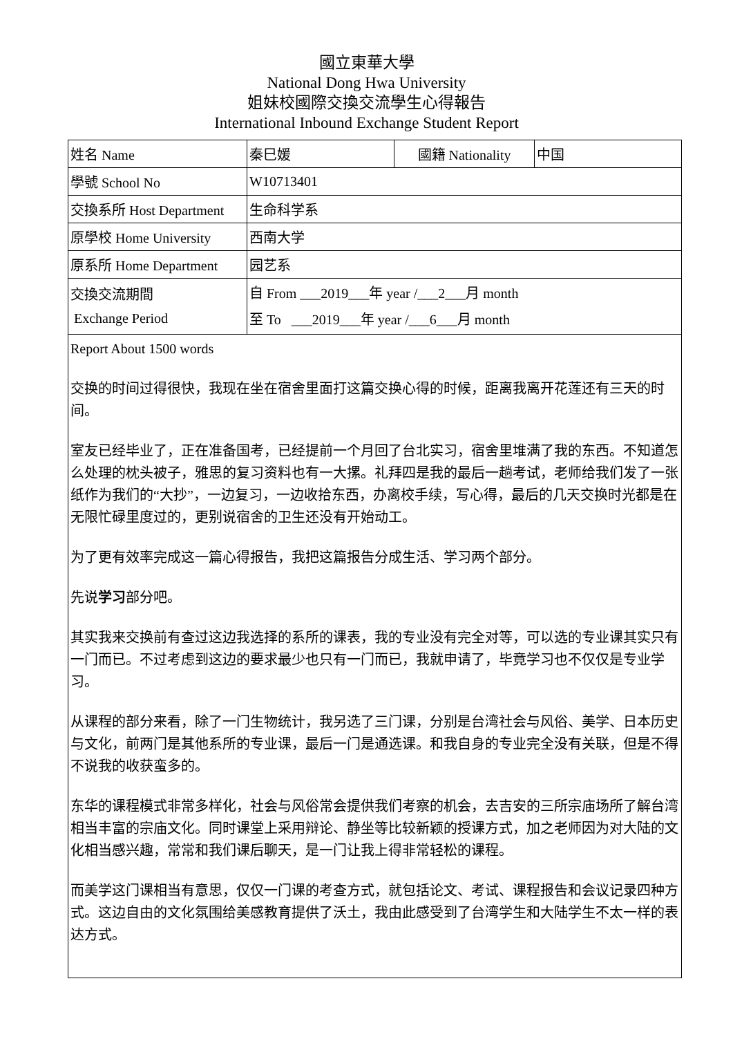國立東華大學
National Dong Hwa University
姐妹校國際交換交流學生心得報告
International Inbound Exchange Student Report
| 姓名 Name | 秦巳媛 | 國籍 Nationality | 中国 |
| 學號 School No | W10713401 | | |
| 交換系所 Host Department | 生命科学系 | | |
| 原學校 Home University | 西南大学 | | |
| 原系所 Home Department | 园艺系 | | |
| 交換交流期間 Exchange Period | 自 From ___2019___年 year /___2___月 month 至 To ___2019___年 year /___6___月 month | | |
| Report About 1500 words 交换的时间过得很快，我现在坐在宿舍里面打这篇交换心得的时候，距离我离开花莲还有三天的时间。 室友已经毕业了，正在准备国考，已经提前一个月回了台北实习，宿舍里堆满了我的东西。不知道怎么处理的枕头被子，雅思的复习资料也有一大摞。礼拜四是我的最后一趟考试，老师给我们发了一张纸作为我们的“大抄”，一边复习，一边收拾东西，办离校手续，写心得，最后的几天交换时光都是在无限忙碌里度过的，更别说宿舍的卫生还没有开始动工。 为了更有效率完成这一篇心得报告，我把这篇报告分成生活、学习两个部分。 先说 学习 部分吧。 其实我来交换前有查过这边我选择的系所的课表，我的专业没有完全对等，可以选的专业课其实只有一门而已。不过考虑到这边的要求最少也只有一门而已，我就申请了，毕竟学习也不仅仅是专业学习。 从课程的部分来看，除了一门生物统计，我另选了三门课，分别是台湾社会与风俗、美学、日本历史与文化，前两门是其他系所的专业课，最后一门是通选课。和我自身的专业完全没有关联，但是不得不说我的收获蛮多的。 东华的课程模式非常多样化，社会与风俗常会提供我们考察的机会，去吉安的三所宗庙场所了解台湾相当丰富的宗庙文化。同时课堂上采用辩论、静坐等比较新颖的授课方式，加之老师因为对大陆的文化相当感兴趣，常常和我们课后聊天，是一门让我上得非常轻松的课程。 而美学这门课相当有意思，仅仅一门课的考查方式，就包括论文、考试、课程报告和会议记录四种方式。这边自由的文化氛围给美感教育提供了沃土，我由此感受到了台湾学生和大陆学生不太一样的表达方式。 | | | |